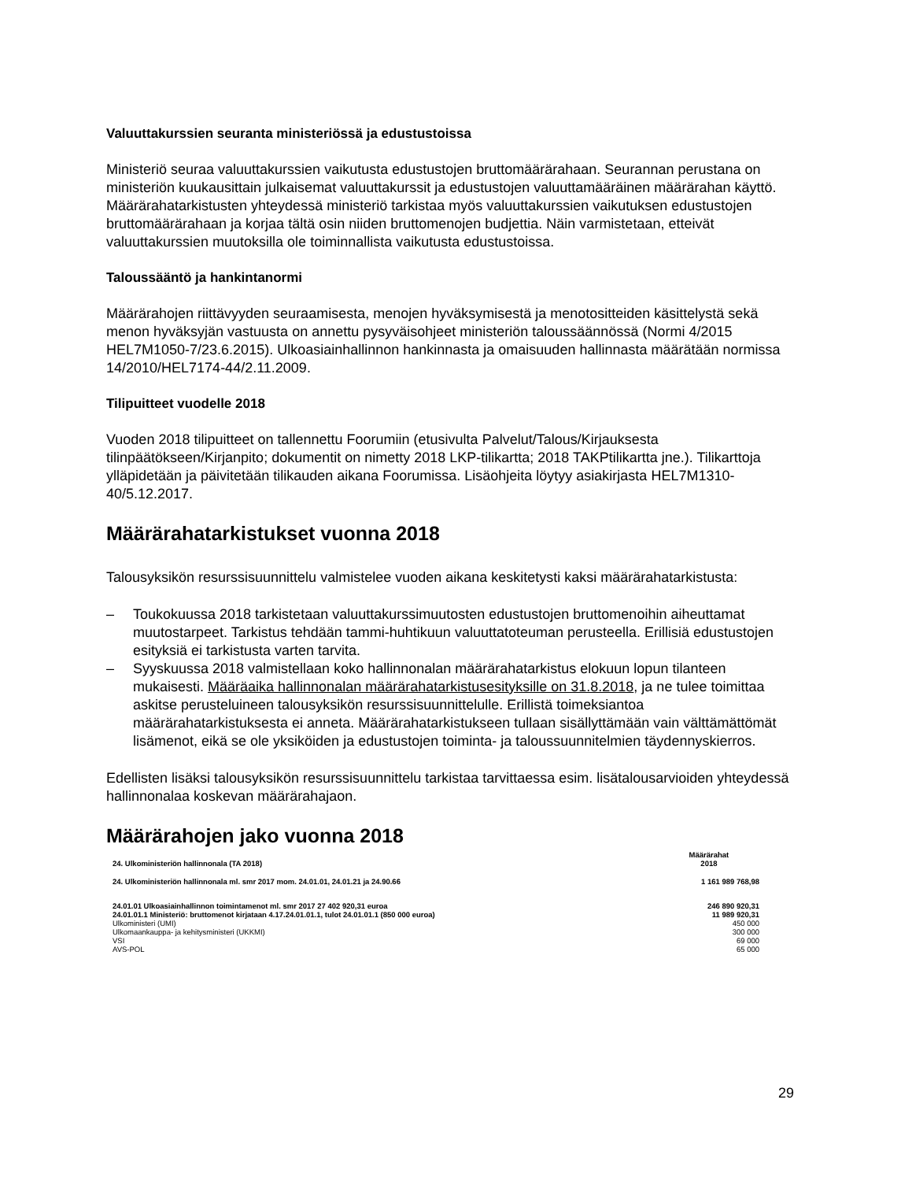Valuuttakurssien seuranta ministeriössä ja edustustoissa
Ministeriö seuraa valuuttakurssien vaikutusta edustustojen bruttomäärärahaan. Seurannan perustana on ministeriön kuukausittain julkaisemat valuuttakurssit ja edustustojen valuuttamääräinen määrärahan käyttö. Määrärahatarkistusten yhteydessä ministeriö tarkistaa myös valuuttakurssien vaikutuksen edustustojen bruttomäärärahaan ja korjaa tältä osin niiden bruttomenojen budjettia. Näin varmistetaan, etteivät valuuttakurssien muutoksilla ole toiminnallista vaikutusta edustustoissa.
Taloussääntö ja hankintanormi
Määrärahojen riittävyyden seuraamisesta, menojen hyväksymisestä ja menotositteiden käsittelystä sekä menon hyväksyjän vastuusta on annettu pysyväisohjeet ministeriön taloussäännössä (Normi 4/2015 HEL7M1050-7/23.6.2015). Ulkoasiainhallinnon hankinnasta ja omaisuuden hallinnasta määrätään normissa 14/2010/HEL7174-44/2.11.2009.
Tilipuitteet vuodelle 2018
Vuoden 2018 tilipuitteet on tallennettu Foorumiin (etusivulta Palvelut/Talous/Kirjauksesta tilinpäätökseen/Kirjanpito; dokumentit on nimetty 2018 LKP-tilikartta; 2018 TAKPtilikartta jne.). Tilikarttoja ylläpidetään ja päivitetään tilikauden aikana Foorumissa. Lisäohjeita löytyy asiakirjasta HEL7M1310-40/5.12.2017.
Määrärahatarkistukset vuonna 2018
Talousyksikön resurssisuunnittelu valmistelee vuoden aikana keskitetysti kaksi määrärahatarkistusta:
– Toukokuussa 2018 tarkistetaan valuuttakurssimuutosten edustustojen bruttomenoihin aiheuttamat muutostarpeet. Tarkistus tehdään tammi-huhtikuun valuuttatoteuman perusteella. Erillisiä edustustojen esityksiä ei tarkistusta varten tarvita.
– Syyskuussa 2018 valmistellaan koko hallinnonalan määrärahatarkistus elokuun lopun tilanteen mukaisesti. Määräaika hallinnonalan määrärahatarkistusesityksille on 31.8.2018, ja ne tulee toimittaa askitse perusteluineen talousyksikön resurssisuunnittelulle. Erillistä toimeksiantoa määrärahatarkistuksesta ei anneta. Määrärahatarkistukseen tullaan sisällyttämään vain välttämättömät lisämenot, eikä se ole yksiköiden ja edustustojen toiminta- ja taloussuunnitelmien täydennyskierros.
Edellisten lisäksi talousyksikön resurssisuunnittelu tarkistaa tarvittaessa esim. lisätalousarvioiden yhteydessä hallinnonalaa koskevan määrärahajaon.
Määrärahojen jako vuonna 2018
| 24. Ulkoministeriön hallinnonala (TA 2018) | Määrärahat 2018 |
| --- | --- |
| 24. Ulkoministeriön hallinnonala ml. smr 2017 mom. 24.01.01, 24.01.21 ja 24.90.66 | 1 161 989 768,98 |
| 24.01.01 Ulkoasiainhallinnon toimintamenot ml. smr 2017 27 402 920,31 euroa | 246 890 920,31 |
| 24.01.01.1 Ministeriö: bruttomenot kirjataan 4.17.24.01.01.1, tulot 24.01.01.1 (850 000 euroa) | 11 989 920,31 |
| Ulkoministeri (UMI) | 450 000 |
| Ulkomaankauppa- ja kehitysministeri (UKKMI) | 300 000 |
| VSI | 69 000 |
| AVS-POL | 65 000 |
29